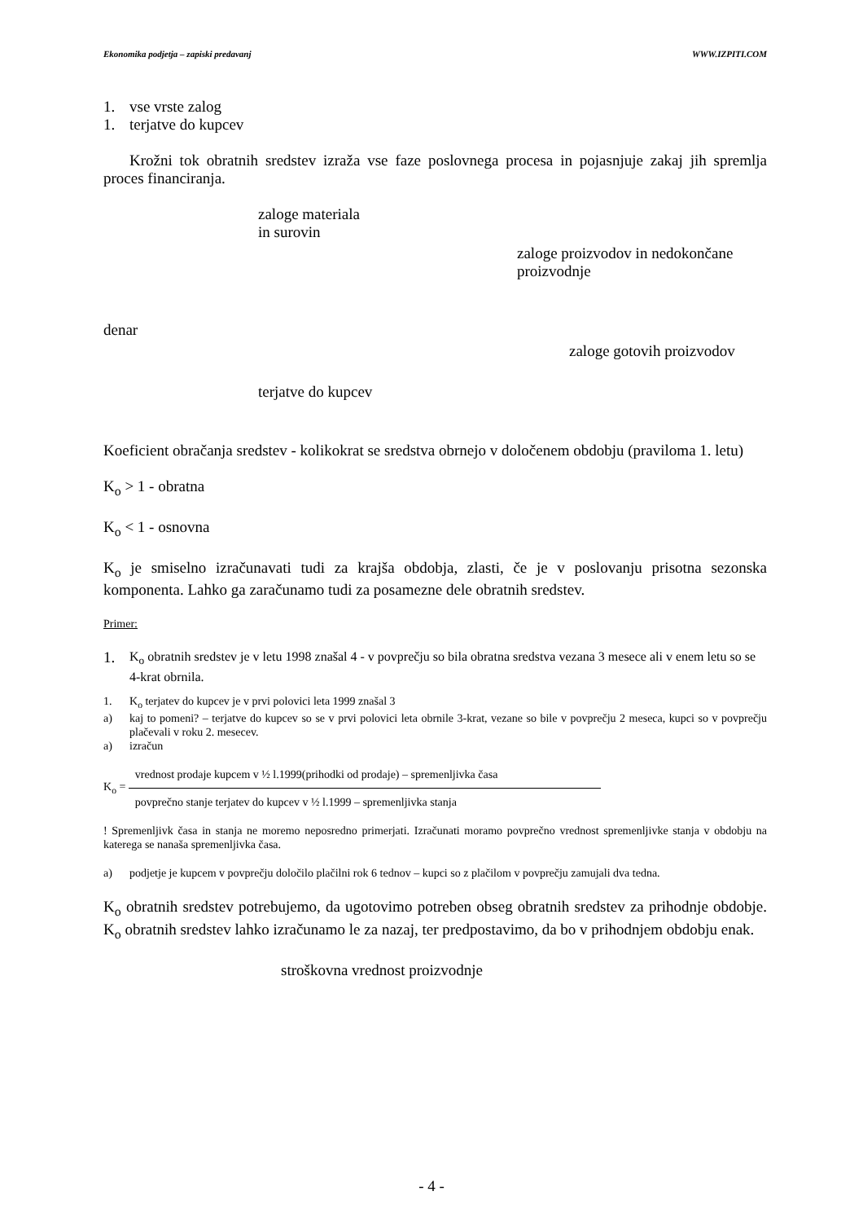Ekonomika podjetja – zapiski predavanj WWW.IZPITI.COM
1. vse vrste zalog
1. terjatve do kupcev
Krožni tok obratnih sredstev izraža vse faze poslovnega procesa in pojasnjuje zakaj jih spremlja proces financiranja.
zaloge materiala
in surovin
zaloge proizvodov in nedokončane
proizvodnje
denar
zaloge gotovih proizvodov
terjatve do kupcev
Koeficient obračanja sredstev - kolikokrat se sredstva obrnejo v določenem obdobju (praviloma 1. letu)
K<sub>o</sub> > 1 - obratna
K<sub>o</sub> < 1 - osnovna
K<sub>o</sub> je smiselno izračunavati tudi za krajša obdobja, zlasti, če je v poslovanju prisotna sezonska komponenta. Lahko ga zaračunamo tudi za posamezne dele obratnih sredstev.
Primer:
1.
K<sub>o</sub> obratnih sredstev je v letu 1998 znašal 4 - v povprečju so bila obratna sredstva vezana 3 mesece ali v enem letu so se 4-krat obrnila.
1. K<sub>o</sub> terjatev do kupcev je v prvi polovici leta 1999 znašal 3
a) kaj to pomeni? – terjatve do kupcev so se v prvi polovici leta obrnile 3-krat, vezane so bile v povprečju 2 meseca, kupci so v povprečju plačevali v roku 2. mesecev.
a) izračun
K<sub>o</sub> =
vrednost prodaje kupcem v ½ l.1999(prihodki od prodaje) – spremenljivka časa
povprečno stanje terjatev do kupcev v ½ l.1999 – spremenljivka stanja
! Spremenljivk časa in stanja ne moremo neposredno primerjati. Izračunati moramo povprečno vrednost spremenljivke stanja v obdobju na katerega se nanaša spremenljivka časa.
a) podjetje je kupcem v povprečju določilo plačilni rok 6 tednov – kupci so z plačilom v povprečju zamujali dva tedna.
K<sub>o</sub> obratnih sredstev potrebujemo, da ugotovimo potreben obseg obratnih sredstev za prihodnje obdobje. K<sub>o</sub> obratnih sredstev lahko izračunamo le za nazaj, ter predpostavimo, da bo v prihodnjem obdobju enak.
stroškovna vrednost proizvodnje
- 4 -